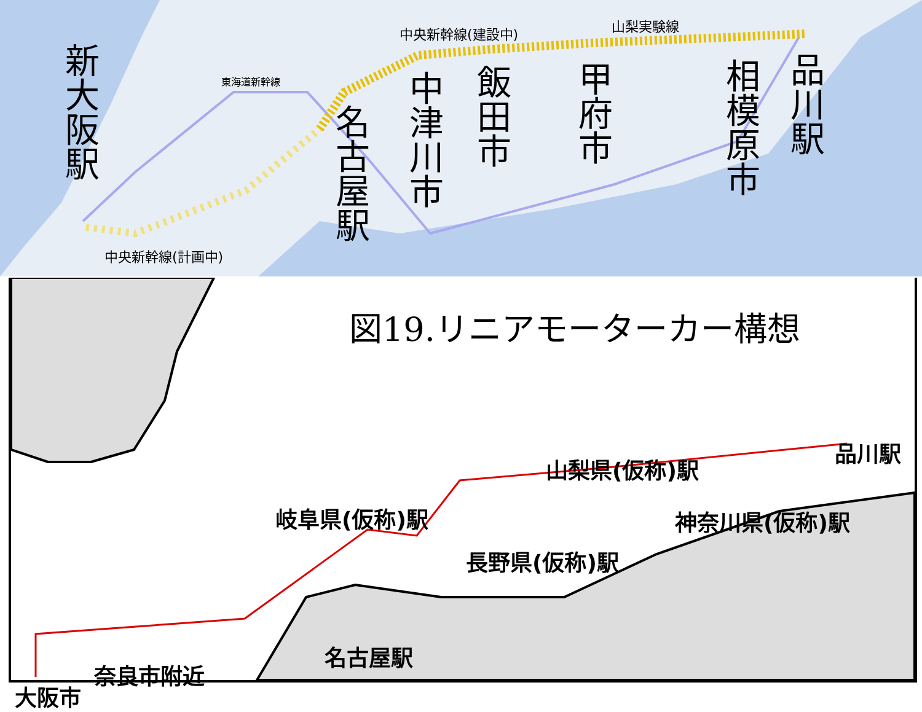新大阪駅
名古屋駅
中津川市
飯田市
甲府市
相模原市
品川駅
中央新幹線(建設中) 山梨実験線
東海道新幹線
中央新幹線(計画中)
図19.リニアモーターカー構想
品川駅
山梨県(仮称)駅
岐阜県(仮称)駅 神奈川県(仮称)駅
長野県(仮称)駅
名古屋駅
奈良市附近
大阪市